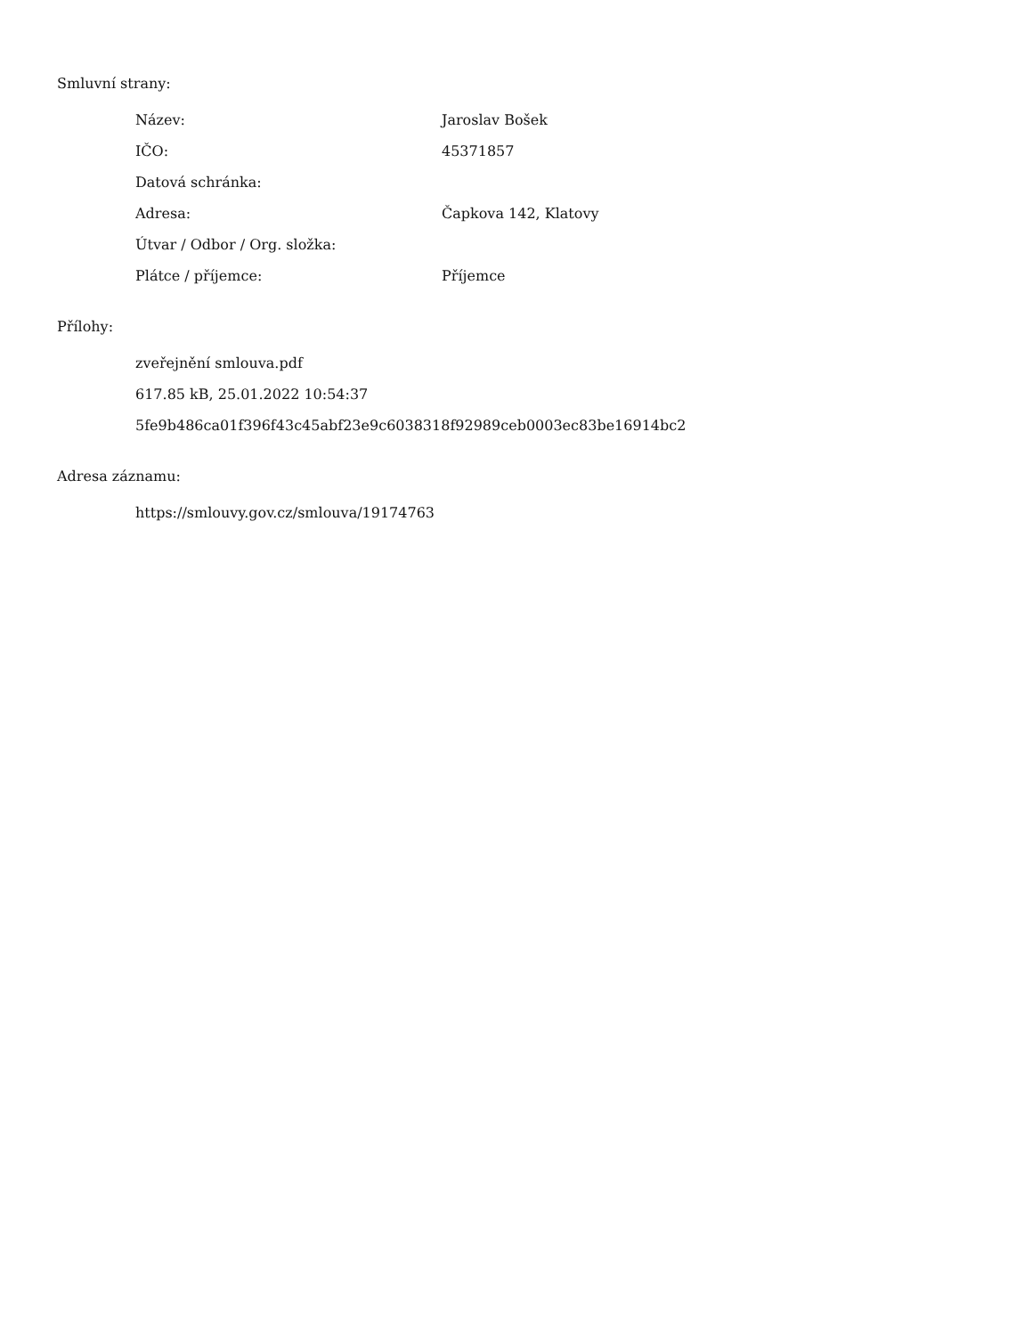Smluvní strany:
| Název: | Jaroslav Bošek |
| IČO: | 45371857 |
| Datová schránka: | |
| Adresa: | Čapkova 142, Klatovy |
| Útvar / Odbor / Org. složka: | |
| Plátce / příjemce: | Příjemce |
Přílohy:
zveřejnění smlouva.pdf
617.85 kB, 25.01.2022 10:54:37
5fe9b486ca01f396f43c45abf23e9c6038318f92989ceb0003ec83be16914bc2
Adresa záznamu:
https://smlouvy.gov.cz/smlouva/19174763